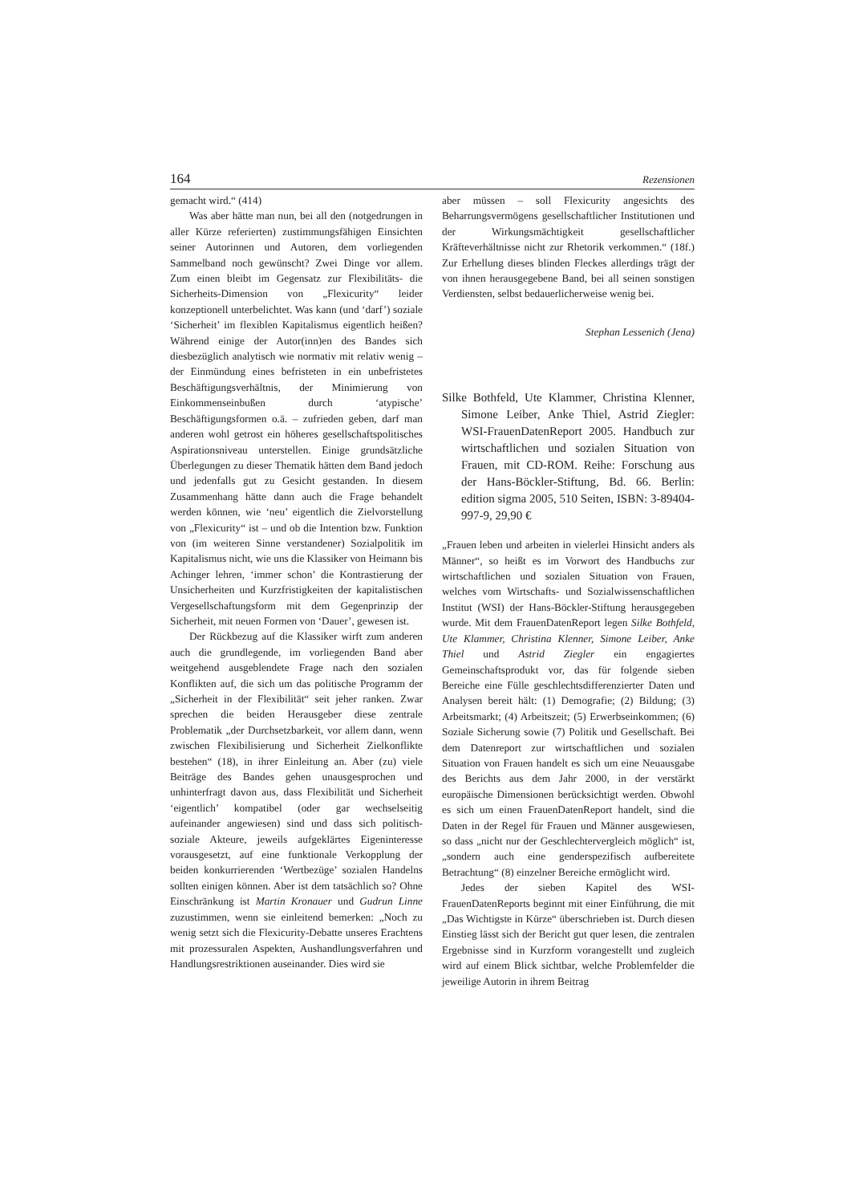164 Rezensionen
gemacht wird.“ (414)
Was aber hätte man nun, bei all den (notgedrungen in aller Kürze referierten) zustimmungsfähigen Einsichten seiner Autorinnen und Autoren, dem vorliegenden Sammelband noch gewünscht? Zwei Dinge vor allem. Zum einen bleibt im Gegensatz zur Flexibilitäts- die Sicherheits-Dimension von „Flexicurity“ leider konzeptionell unterbelichtet. Was kann (und ‘darf’) soziale ‘Sicherheit’ im flexiblen Kapitalismus eigentlich heißen? Während einige der Autor(inn)en des Bandes sich diesbezüglich analytisch wie normativ mit relativ wenig – der Einmündung eines befristeten in ein unbefristetes Beschäftigungsverhältnis, der Minimierung von Einkommenseinbußen durch ‘atypische’ Beschäftigungsformen o.ä. – zufrieden geben, darf man anderen wohl getrost ein höheres gesellschaftspolitisches Aspirationsniveau unterstellen. Einige grundsätzliche Überlegungen zu dieser Thematik hätten dem Band jedoch und jedenfalls gut zu Gesicht gestanden. In diesem Zusammenhang hätte dann auch die Frage behandelt werden können, wie ‘neu’ eigentlich die Zielvorstellung von „Flexicurity“ ist – und ob die Intention bzw. Funktion von (im weiteren Sinne verstandener) Sozialpolitik im Kapitalismus nicht, wie uns die Klassiker von Heimann bis Achinger lehren, ‘immer schon’ die Kontrastierung der Unsicherheiten und Kurzfristigkeiten der kapitalistischen Vergesellschaftungsform mit dem Gegenprinzip der Sicherheit, mit neuen Formen von ‘Dauer’, gewesen ist.
Der Rückbezug auf die Klassiker wirft zum anderen auch die grundlegende, im vorliegenden Band aber weitgehend ausgeblendete Frage nach den sozialen Konflikten auf, die sich um das politische Programm der „Sicherheit in der Flexibilität“ seit jeher ranken. Zwar sprechen die beiden Herausgeber diese zentrale Problematik „der Durchsetzbarkeit, vor allem dann, wenn zwischen Flexibilisierung und Sicherheit Zielkonflikte bestehen“ (18), in ihrer Einleitung an. Aber (zu) viele Beiträge des Bandes gehen unausgesprochen und unhinterfragt davon aus, dass Flexibilität und Sicherheit ‘eigentlich’ kompatibel (oder gar wechselseitig aufeinander angewiesen) sind und dass sich politisch-soziale Akteure, jeweils aufgeklärtes Eigeninteresse vorausgesetzt, auf eine funktionale Verkopplung der beiden konkurrierenden ‘Wertbezüge’ sozialen Handelns sollten einigen können. Aber ist dem tatsächlich so? Ohne Einschränkung ist Martin Kronauer und Gudrun Linne zuzustimmen, wenn sie einleitend bemerken: „Noch zu wenig setzt sich die Flexicurity-Debatte unseres Erachtens mit prozessuralen Aspekten, Aushandlungsverfahren und Handlungsrestriktionen auseinander. Dies wird sie
aber müssen – soll Flexicurity angesichts des Beharrungsvermögens gesellschaftlicher Institutionen und der Wirkungsmächtigkeit gesellschaftlicher Kräfteverhältnisse nicht zur Rhetorik verkommen.“ (18f.) Zur Erhellung dieses blinden Fleckes allerdings trägt der von ihnen herausgegebene Band, bei all seinen sonstigen Verdiensten, selbst bedauerlicherweise wenig bei.
Stephan Lessenich (Jena)
Silke Bothfeld, Ute Klammer, Christina Klenner, Simone Leiber, Anke Thiel, Astrid Ziegler: WSI-FrauenDatenReport 2005. Handbuch zur wirtschaftlichen und sozialen Situation von Frauen, mit CD-ROM. Reihe: Forschung aus der Hans-Böckler-Stiftung, Bd. 66. Berlin: edition sigma 2005, 510 Seiten, ISBN: 3-89404-997-9, 29,90 €
„Frauen leben und arbeiten in vielerlei Hinsicht anders als Männer“, so heißt es im Vorwort des Handbuchs zur wirtschaftlichen und sozialen Situation von Frauen, welches vom Wirtschafts- und Sozialwissenschaftlichen Institut (WSI) der Hans-Böckler-Stiftung herausgegeben wurde. Mit dem FrauenDatenReport legen Silke Bothfeld, Ute Klammer, Christina Klenner, Simone Leiber, Anke Thiel und Astrid Ziegler ein engagiertes Gemeinschaftsprodukt vor, das für folgende sieben Bereiche eine Fülle geschlechtsdifferenzierter Daten und Analysen bereit hält: (1) Demografie; (2) Bildung; (3) Arbeitsmarkt; (4) Arbeitszeit; (5) Erwerbseinkommen; (6) Soziale Sicherung sowie (7) Politik und Gesellschaft. Bei dem Datenreport zur wirtschaftlichen und sozialen Situation von Frauen handelt es sich um eine Neuausgabe des Berichts aus dem Jahr 2000, in der verstärkt europäische Dimensionen berücksichtigt werden. Obwohl es sich um einen FrauenDatenReport handelt, sind die Daten in der Regel für Frauen und Männer ausgewiesen, so dass „nicht nur der Geschlechtervergleich möglich“ ist, „sondern auch eine genderspezifisch aufbereitete Betrachtung“ (8) einzelner Bereiche ermöglicht wird.
Jedes der sieben Kapitel des WSI-FrauenDatenReports beginnt mit einer Einführung, die mit „Das Wichtigste in Kürze“ überschrieben ist. Durch diesen Einstieg lässt sich der Bericht gut quer lesen, die zentralen Ergebnisse sind in Kurzform vorangestellt und zugleich wird auf einem Blick sichtbar, welche Problemfelder die jeweilige Autorin in ihrem Beitrag